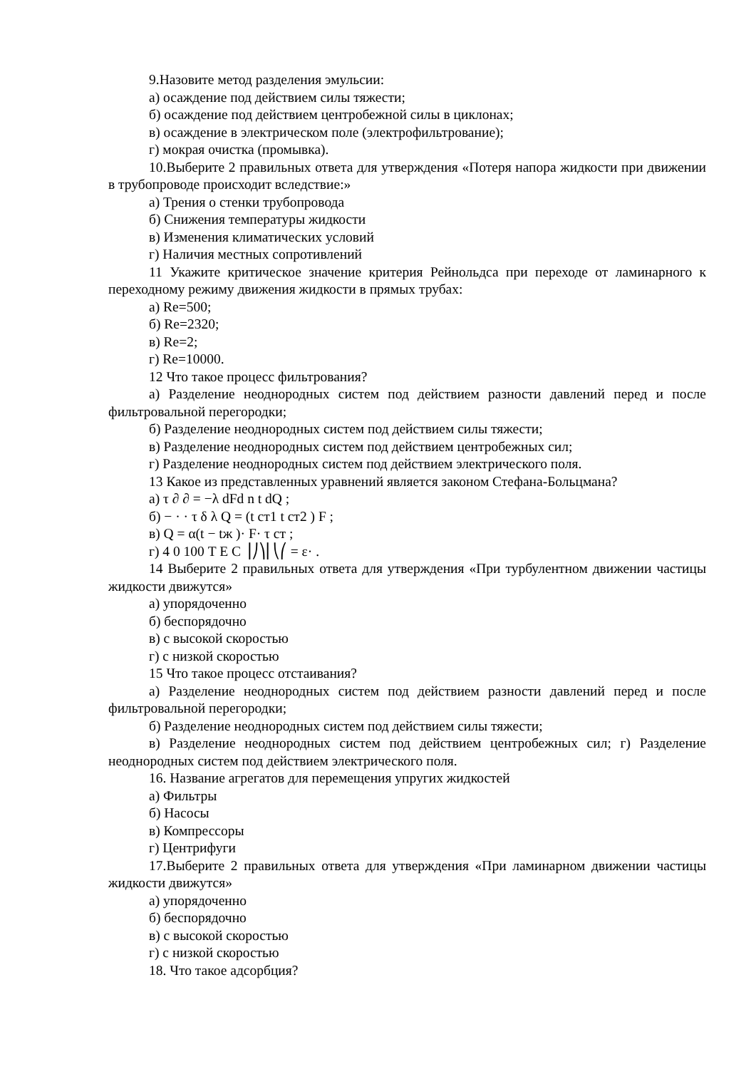9.Назовите метод разделения эмульсии:
а) осаждение под действием силы тяжести;
б) осаждение под действием центробежной силы в циклонах;
в) осаждение в электрическом поле (электрофильтрование);
г) мокрая очистка (промывка).
10.Выберите 2 правильных ответа для утверждения «Потеря напора жидкости при движении в трубопроводе происходит вследствие:»
а) Трения о стенки трубопровода
б) Снижения температуры жидкости
в) Изменения климатических условий
г) Наличия местных сопротивлений
11 Укажите критическое значение критерия Рейнольдса при переходе от ламинарного к переходному режиму движения жидкости в прямых трубах:
а) Re=500;
б) Re=2320;
в) Re=2;
г) Re=10000.
12 Что такое процесс фильтрования?
а) Разделение неоднородных систем под действием разности давлений перед и после фильтровальной перегородки;
б) Разделение неоднородных систем под действием силы тяжести;
в) Разделение неоднородных систем под действием центробежных сил;
г) Разделение неоднородных систем под действием электрического поля.
13 Какое из представленных уравнений является законом Стефана-Больцмана?
а) τ ∂ ∂ = −λ dFd n t dQ ;
б) − · · τ δ λ Q = (t ст1 t ст2 ) F ;
в) Q = α(t − tж )· F· τ ст ;
г) 4 0 100 T E C ⎟⎠⎞⎜⎝⎛ = ε· .
14 Выберите 2 правильных ответа для утверждения «При турбулентном движении частицы жидкости движутся»
а) упорядоченно
б) беспорядочно
в) с высокой скоростью
г) с низкой скоростью
15 Что такое процесс отстаивания?
а) Разделение неоднородных систем под действием разности давлений перед и после фильтровальной перегородки;
б) Разделение неоднородных систем под действием силы тяжести;
в) Разделение неоднородных систем под действием центробежных сил; г) Разделение неоднородных систем под действием электрического поля.
16. Название агрегатов для перемещения упругих жидкостей
а) Фильтры
б) Насосы
в) Компрессоры
г) Центрифуги
17.Выберите 2 правильных ответа для утверждения «При ламинарном движении частицы жидкости движутся»
а) упорядоченно
б) беспорядочно
в) с высокой скоростью
г) с низкой скоростью
18. Что такое адсорбция?